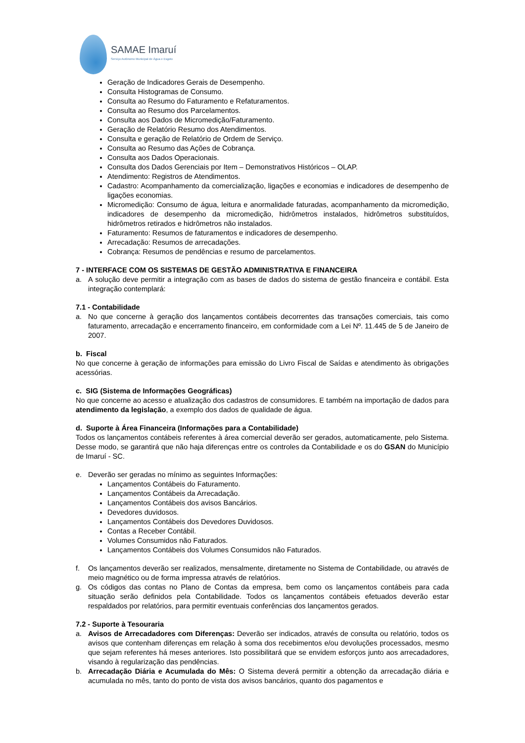SAMAE Imaruí
Serviço Autônomo Municipal de Água e Esgoto
Geração de Indicadores Gerais de Desempenho.
Consulta Histogramas de Consumo.
Consulta ao Resumo do Faturamento e Refaturamentos.
Consulta ao Resumo dos Parcelamentos.
Consulta aos Dados de Micromedição/Faturamento.
Geração de Relatório Resumo dos Atendimentos.
Consulta e geração de Relatório de Ordem de Serviço.
Consulta ao Resumo das Ações de Cobrança.
Consulta aos Dados Operacionais.
Consulta dos Dados Gerenciais por Item – Demonstrativos Históricos – OLAP.
Atendimento: Registros de Atendimentos.
Cadastro: Acompanhamento da comercialização, ligações e economias e indicadores de desempenho de ligações economias.
Micromedição: Consumo de água, leitura e anormalidade faturadas, acompanhamento da micromedição, indicadores de desempenho da micromedição, hidrômetros instalados, hidrômetros substituídos, hidrômetros retirados e hidrômetros não instalados.
Faturamento: Resumos de faturamentos e indicadores de desempenho.
Arrecadação: Resumos de arrecadações.
Cobrança: Resumos de pendências e resumo de parcelamentos.
7 - INTERFACE COM OS SISTEMAS DE GESTÃO ADMINISTRATIVA E FINANCEIRA
a. A solução deve permitir a integração com as bases de dados do sistema de gestão financeira e contábil. Esta integração contemplará:
7.1 - Contabilidade
a. No que concerne à geração dos lançamentos contábeis decorrentes das transações comerciais, tais como faturamento, arrecadação e encerramento financeiro, em conformidade com a Lei Nº. 11.445 de 5 de Janeiro de 2007.
b. Fiscal
No que concerne à geração de informações para emissão do Livro Fiscal de Saídas e atendimento às obrigações acessórias.
c. SIG (Sistema de Informações Geográficas)
No que concerne ao acesso e atualização dos cadastros de consumidores. E também na importação de dados para atendimento da legislação, a exemplo dos dados de qualidade de água.
d. Suporte à Área Financeira (Informações para a Contabilidade)
Todos os lançamentos contábeis referentes à área comercial deverão ser gerados, automaticamente, pelo Sistema. Desse modo, se garantirá que não haja diferenças entre os controles da Contabilidade e os do GSAN do Município de Imaruí - SC.
e. Deverão ser geradas no mínimo as seguintes Informações:
Lançamentos Contábeis do Faturamento.
Lançamentos Contábeis da Arrecadação.
Lançamentos Contábeis dos avisos Bancários.
Devedores duvidosos.
Lançamentos Contábeis dos Devedores Duvidosos.
Contas a Receber Contábil.
Volumes Consumidos não Faturados.
Lançamentos Contábeis dos Volumes Consumidos não Faturados.
f. Os lançamentos deverão ser realizados, mensalmente, diretamente no Sistema de Contabilidade, ou através de meio magnético ou de forma impressa através de relatórios.
g. Os códigos das contas no Plano de Contas da empresa, bem como os lançamentos contábeis para cada situação serão definidos pela Contabilidade. Todos os lançamentos contábeis efetuados deverão estar respaldados por relatórios, para permitir eventuais conferências dos lançamentos gerados.
7.2 - Suporte à Tesouraria
a. Avisos de Arrecadadores com Diferenças: Deverão ser indicados, através de consulta ou relatório, todos os avisos que contenham diferenças em relação à soma dos recebimentos e/ou devoluções processados, mesmo que sejam referentes há meses anteriores. Isto possibilitará que se envidem esforços junto aos arrecadadores, visando à regularização das pendências.
b. Arrecadação Diária e Acumulada do Mês: O Sistema deverá permitir a obtenção da arrecadação diária e acumulada no mês, tanto do ponto de vista dos avisos bancários, quanto dos pagamentos e